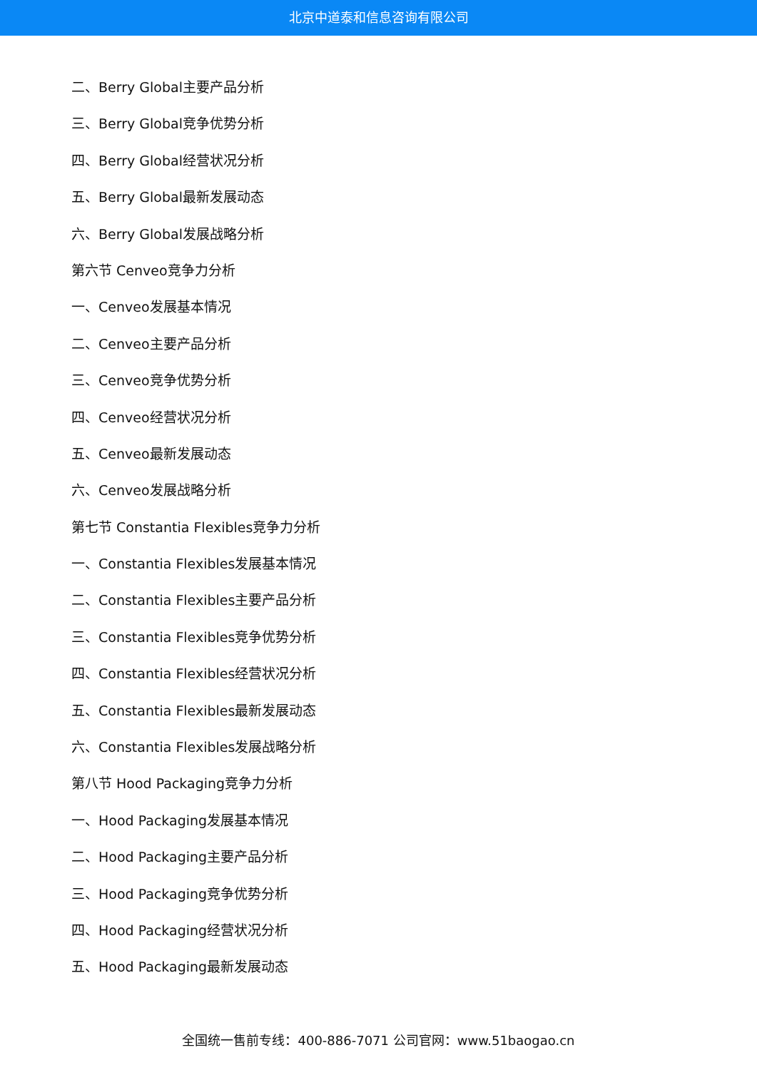北京中道泰和信息咨询有限公司
二、Berry Global主要产品分析
三、Berry Global竞争优势分析
四、Berry Global经营状况分析
五、Berry Global最新发展动态
六、Berry Global发展战略分析
第六节 Cenveo竞争力分析
一、Cenveo发展基本情况
二、Cenveo主要产品分析
三、Cenveo竞争优势分析
四、Cenveo经营状况分析
五、Cenveo最新发展动态
六、Cenveo发展战略分析
第七节 Constantia Flexibles竞争力分析
一、Constantia Flexibles发展基本情况
二、Constantia Flexibles主要产品分析
三、Constantia Flexibles竞争优势分析
四、Constantia Flexibles经营状况分析
五、Constantia Flexibles最新发展动态
六、Constantia Flexibles发展战略分析
第八节 Hood Packaging竞争力分析
一、Hood Packaging发展基本情况
二、Hood Packaging主要产品分析
三、Hood Packaging竞争优势分析
四、Hood Packaging经营状况分析
五、Hood Packaging最新发展动态
全国统一售前专线：400-886-7071 公司官网：www.51baogao.cn